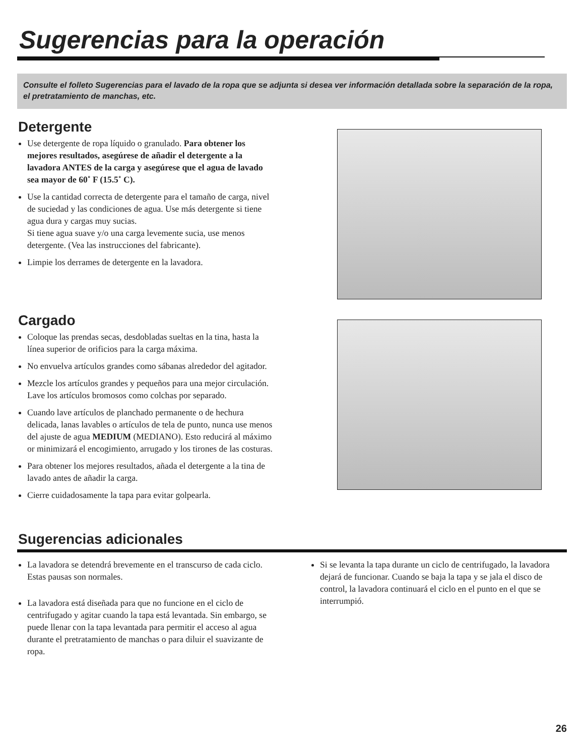Sugerencias para la operación
Consulte el folleto Sugerencias para el lavado de la ropa que se adjunta si desea ver información detallada sobre la separación de la ropa, el pretratamiento de manchas, etc.
Detergente
Use detergente de ropa líquido o granulado. Para obtener los mejores resultados, asegúrese de añadir el detergente a la lavadora ANTES de la carga y asegúrese que el agua de lavado sea mayor de 60˚ F (15.5˚ C).
Use la cantidad correcta de detergente para el tamaño de carga, nivel de suciedad y las condiciones de agua. Use más detergente si tiene agua dura y cargas muy sucias.
Si tiene agua suave y/o una carga levemente sucia, use menos detergente. (Vea las instrucciones del fabricante).
Limpie los derrames de detergente en la lavadora.
Cargado
Coloque las prendas secas, desdobladas sueltas en la tina, hasta la línea superior de orificios para la carga máxima.
No envuelva artículos grandes como sábanas alrededor del agitador.
Mezcle los artículos grandes y pequeños para una mejor circulación. Lave los artículos bromosos como colchas por separado.
Cuando lave artículos de planchado permanente o de hechura delicada, lanas lavables o artículos de tela de punto, nunca use menos del ajuste de agua MEDIUM (MEDIANO). Esto reducirá al máximo or minimizará el encogimiento, arrugado y los tirones de las costuras.
Para obtener los mejores resultados, añada el detergente a la tina de lavado antes de añadir la carga.
Cierre cuidadosamente la tapa para evitar golpearla.
Sugerencias adicionales
La lavadora se detendrá brevemente en el transcurso de cada ciclo. Estas pausas son normales.
La lavadora está diseñada para que no funcione en el ciclo de centrifugado y agitar cuando la tapa está levantada. Sin embargo, se puede llenar con la tapa levantada para permitir el acceso al agua durante el pretratamiento de manchas o para diluir el suavizante de ropa.
Si se levanta la tapa durante un ciclo de centrifugado, la lavadora dejará de funcionar. Cuando se baja la tapa y se jala el disco de control, la lavadora continuará el ciclo en el punto en el que se interrumpió.
26